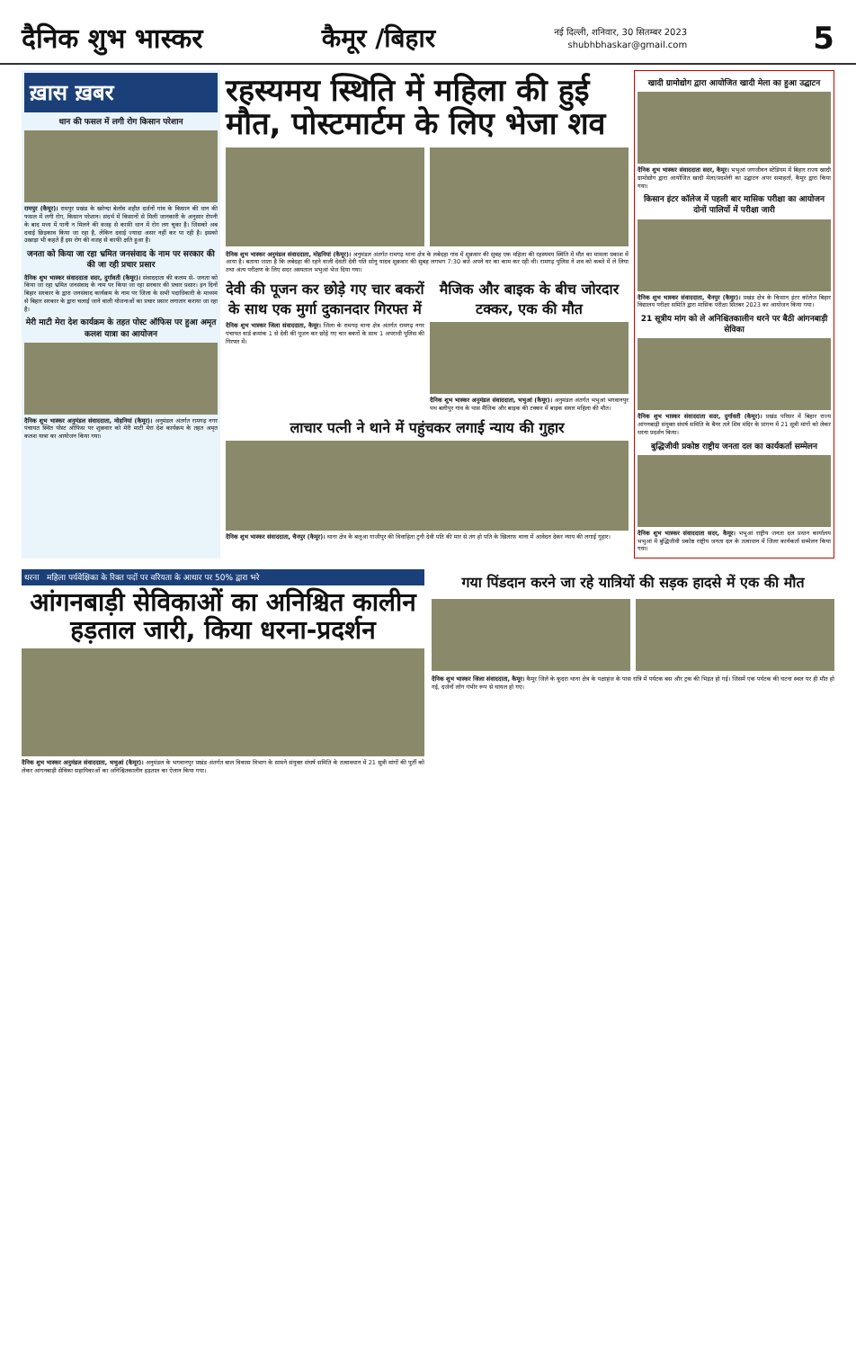दैनिक शुभ भास्कर कैमूर /बिहार
नई दिल्ली, शनिवार, 30 सितम्बर 2023
shubhbhaskar@gmail.com
5
ख़ास ख़बर
धान की फसल में लगी रोग किसान परेशान
रामपुर (कैमूर)। रामपुर प्रखंड के खरेन्दा बेलॉव शहीत दर्जनों गांव के किसान की धान की फसल में लगी रोग, किसान परेशान। संदर्भ में किसानों से मिली जानकारी के अनुसार रोपनी के बाद मध्य में पानी न मिलने की वजह से काफ़ी धान में रोग लग चुका है। जिसको अब दवाई छिड़काव किया जा रहा है, लेकिन दवाई ज्यादा असर नहीं कर पा रही है। इसको उखाड़ा भी कहते हैं इस रोग की वजह से काफी क्षति हुआ है।
जनता को किया जा रहा भ्रमित जनसंवाद के नाम पर सरकार की की जा रही प्रचार प्रसार
दैनिक शुभ भास्कर संवाददाता सदर, दुर्गावती (कैमूर)। संवाददाता की कलम से- जनता को किया जा रहा भ्रमित जनसंवाद के नाम पर किया जा रहा सरकार की प्रचार प्रसार। इन दिनों बिहार सरकार के द्वारा जनसंवाद कार्यक्रम के नाम पर जिला के सभी पदाधिकारी के माध्यम से बिहार सरकार के द्वारा चलाई जाने वाली योजनाओं का प्रचार प्रसार लगातार कराया जा रहा है।
मेरी माटी मेरा देश कार्यक्रम के तहत पोस्ट ऑफिस पर हुआ अमृत कलश यात्रा का आयोजन
दैनिक शुभ भास्कर अनुमंडल संवाददाता, मोहनियां (कैमूर)। अनुमंडल अंतर्गत रामगढ़ नगर पंचायत स्थित पोस्ट ऑफिस पर शुक्रवार को मेरी माटी मेरा देश कार्यक्रम के तहत अमृत कलश यात्रा का आयोजन किया गया।
रहस्यमय स्थिति में महिला की हुई मौत, पोस्टमार्टम के लिए भेजा शव
दैनिक शुभ भास्कर अनुमंडल संवाददाता, मोहनियां (कैमूर)। अनुमंडल अंतर्गत रामगढ़ थाना क्षेत्र के लबेदहा गांव में शुक्रवार की सुबह एक महिला की रहस्यमय स्थिति में मौत का मामला प्रकाश में आया है। बताया जाता है कि लबेदहा की रहने वाली देवंती देवी पति सोनू यादव शुक्रवार की सुबह लगभग 7:30 बजे अपने घर का काम कर रही थी। रामगढ़ पुलिस ने शव को कब्जे में ले लिया तथा अंत्य परीक्षण के लिए सदर अस्पताल भभुआं भेज दिया गया।
देवी की पूजन कर छोड़े गए चार बकरों के साथ एक मुर्गा दुकानदार गिरफ्त में
दैनिक शुभ भास्कर जिला संवाददाता, कैमूर। जिला के रामगढ़ थाना क्षेत्र अंतर्गत रामगढ़ नगर पंचायत वार्ड क्रमांक 1 से देवी की पूजन कर छोड़े गए चार बकरों के साथ 1 अपराधी पुलिस की गिरफ्त में।
मैजिक और बाइक के बीच जोरदार टक्कर, एक की मौत
दैनिक शुभ भास्कर अनुमंडल संवाददाता, भभुआं (कैमूर)। अनुमंडल अंतर्गत भभुआं भगवानपुर पथ बलीपुर गांव के पास मैजिक और बाइक की टक्कर में बाइक सवार महिला की मौत।
लाचार पत्नी ने थाने में पहुंचकर लगाई न्याय की गुहार
दैनिक शुभ भास्कर संवाददाता, चैनपुर (कैमूर)। थाना क्षेत्र के बलुआ गाजीपुर की विवाहिता टुनी देवी पति की मार से तंग हो पति के खिलाफ थाना में आवेदन देकर न्याय की लगाई गुहार।
खादी ग्रामोद्योग द्वारा आयोजित खादी मेला का हुआ उद्घाटन
दैनिक शुभ भास्कर संवाददाता सदर, कैमूर। भभुआं जगजीवन स्टेडियम में बिहार राज्य खादी ग्रामोद्योग द्वारा आयोजित खादी मेला/प्रदर्शनी का उद्घाटन अपर समाहर्ता, कैमूर द्वारा किया गया।
किसान इंटर कॉलेज में पहली बार मासिक परीक्षा का आयोजन दोनों पालियों में परीक्षा जारी
दैनिक शुभ भास्कर संवाददाता, चैनपुर (कैमूर)। प्रखंड क्षेत्र के किसान इंटर कॉलेज बिहार विद्यालय परीक्षा समिति द्वारा मासिक परीक्षा सितंबर 2023 का आयोजन किया गया।
21 सूत्रीय मांग को ले अनिश्चितकालीन धरने पर बैठी आंगनबाड़ी सेविका
दैनिक शुभ भास्कर संवाददाता सदर, दुर्गावती (कैमूर)। प्रखंड परिसर में बिहार राज्य आंगनबाड़ी संयुक्त संघर्ष समिति के बैनर तले शिव मंदिर के प्रांगण में 21 सूत्री मांगों को लेकर धरना प्रदर्शन किया।
बुद्धिजीवी प्रकोष्ठ राष्ट्रीय जनता दल का कार्यकर्ता सम्मेलन
दैनिक शुभ भास्कर संवाददाता सदर, कैमूर। भभुआं राष्ट्रीय जनता दल प्रधान कार्यालय भभुआं में बुद्धिजीवी प्रकोष्ठ राष्ट्रीय जनता दल के तत्वाधान में जिला कार्यकर्ता सम्मेलन किया गया।
धरना महिला पर्यवेक्षिका के रिक्त पदों पर वरियता के आधार पर 50% द्वारा भरे
आंगनबाड़ी सेविकाओं का अनिश्चित कालीन हड़ताल जारी, किया धरना-प्रदर्शन
दैनिक शुभ भास्कर अनुमंडल संवाददाता, भभुआं (कैमूर)। अनुमंडल के भगवानपुर प्रखंड अंतर्गत बाल विकास विभाग के सामने संयुक्त संघर्ष समिति के तत्वावधान में 21 सूत्री मांगों की पुर्ती को लेकर आंगनबाड़ी सेविका सहायिकाओं का अनिश्चितकालीन हड़ताल का ऐलान किया गया।
गया पिंडदान करने जा रहे यात्रियों की सड़क हादसे में एक की मौत
दैनिक शुभ भास्कर जिला संवाददाता, कैमूर। कैमूर जिले के कुदरा थाना क्षेत्र के पक्षाहंज के पास रात्रि में पर्यटक बस और ट्रक की भिड़ंत हो गई। जिसमें एक पर्यटक की घटना स्थल पर ही मौत हो गई, दर्जनों लोग गंभीर रूप से घायल हो गए।